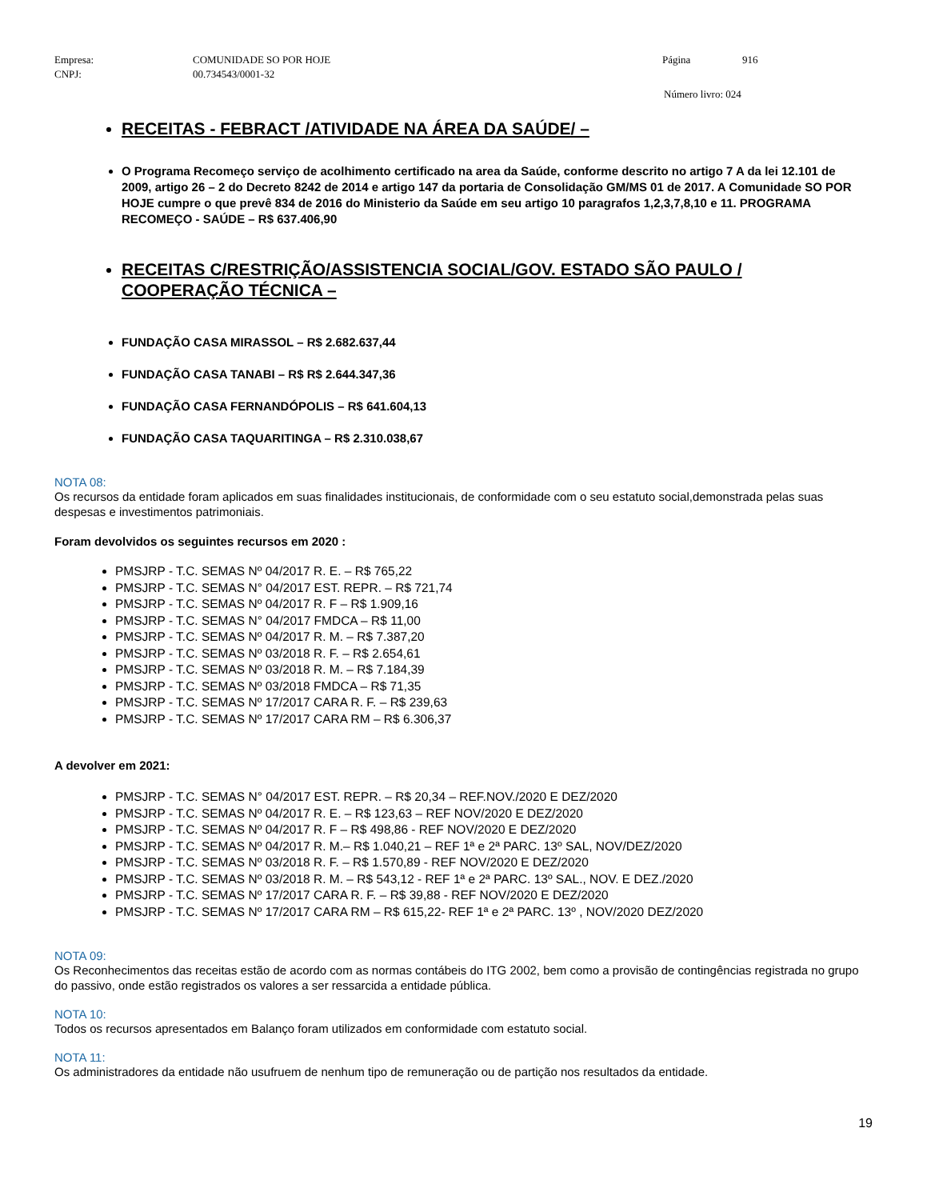Empresa: COMUNIDADE SO POR HOJE Página 916 CNPJ: 00.734543/0001-32
Número livro: 024
RECEITAS - FEBRACT /ATIVIDADE NA ÁREA DA SAÚDE/ –
O Programa Recomeço serviço de acolhimento certificado na area da Saúde, conforme descrito no artigo 7 A da lei 12.101 de 2009, artigo 26 – 2 do Decreto 8242 de 2014 e artigo 147 da portaria de Consolidação GM/MS 01 de 2017. A Comunidade SO POR HOJE cumpre o que prevê 834 de 2016 do Ministerio da Saúde em seu artigo 10 paragrafos 1,2,3,7,8,10 e 11. PROGRAMA RECOMEÇO - SAÚDE – R$ 637.406,90
RECEITAS C/RESTRIÇÃO/ASSISTENCIA SOCIAL/GOV. ESTADO SÃO PAULO / COOPERAÇÃO TÉCNICA –
FUNDAÇÃO CASA MIRASSOL – R$ 2.682.637,44
FUNDAÇÃO CASA TANABI – R$ R$ 2.644.347,36
FUNDAÇÃO CASA FERNANDÓPOLIS – R$ 641.604,13
FUNDAÇÃO CASA TAQUARITINGA – R$ 2.310.038,67
NOTA 08:
Os recursos da entidade foram aplicados em suas finalidades institucionais, de conformidade com o seu estatuto social,demonstrada pelas suas despesas e investimentos patrimoniais.
Foram devolvidos os seguintes recursos em 2020 :
PMSJRP - T.C. SEMAS Nº 04/2017 R. E. – R$ 765,22
PMSJRP - T.C. SEMAS N° 04/2017 EST. REPR. – R$ 721,74
PMSJRP - T.C. SEMAS Nº 04/2017 R. F – R$ 1.909,16
PMSJRP - T.C. SEMAS N° 04/2017 FMDCA – R$ 11,00
PMSJRP - T.C. SEMAS Nº 04/2017 R. M. – R$ 7.387,20
PMSJRP - T.C. SEMAS Nº 03/2018 R. F. – R$ 2.654,61
PMSJRP - T.C. SEMAS Nº 03/2018 R. M. – R$ 7.184,39
PMSJRP - T.C. SEMAS Nº 03/2018 FMDCA – R$ 71,35
PMSJRP - T.C. SEMAS Nº 17/2017 CARA R. F. – R$ 239,63
PMSJRP - T.C. SEMAS Nº 17/2017 CARA RM – R$ 6.306,37
A devolver em 2021:
PMSJRP - T.C. SEMAS N° 04/2017 EST. REPR. – R$ 20,34 – REF.NOV./2020 E DEZ/2020
PMSJRP - T.C. SEMAS Nº 04/2017 R. E. – R$ 123,63 – REF NOV/2020 E DEZ/2020
PMSJRP - T.C. SEMAS Nº 04/2017 R. F – R$ 498,86 - REF NOV/2020 E DEZ/2020
PMSJRP - T.C. SEMAS Nº 04/2017 R. M.– R$ 1.040,21 – REF 1ª e 2ª PARC. 13º SAL, NOV/DEZ/2020
PMSJRP - T.C. SEMAS Nº 03/2018 R. F. – R$ 1.570,89 - REF NOV/2020 E DEZ/2020
PMSJRP - T.C. SEMAS Nº 03/2018 R. M. – R$ 543,12 - REF 1ª e 2ª PARC. 13º SAL., NOV. E DEZ./2020
PMSJRP - T.C. SEMAS Nº 17/2017 CARA R. F. – R$ 39,88 - REF NOV/2020 E DEZ/2020
PMSJRP - T.C. SEMAS Nº 17/2017 CARA RM – R$ 615,22- REF 1ª e 2ª PARC. 13º , NOV/2020 DEZ/2020
NOTA 09:
Os Reconhecimentos das receitas estão de acordo com as normas contábeis do ITG 2002, bem como a provisão de contingências registrada no grupo do passivo, onde estão registrados os valores a ser ressarcida a entidade pública.
NOTA 10:
Todos os recursos apresentados em Balanço foram utilizados em conformidade com estatuto social.
NOTA 11:
Os administradores da entidade não usufruem de nenhum tipo de remuneração ou de partição nos resultados da entidade.
19